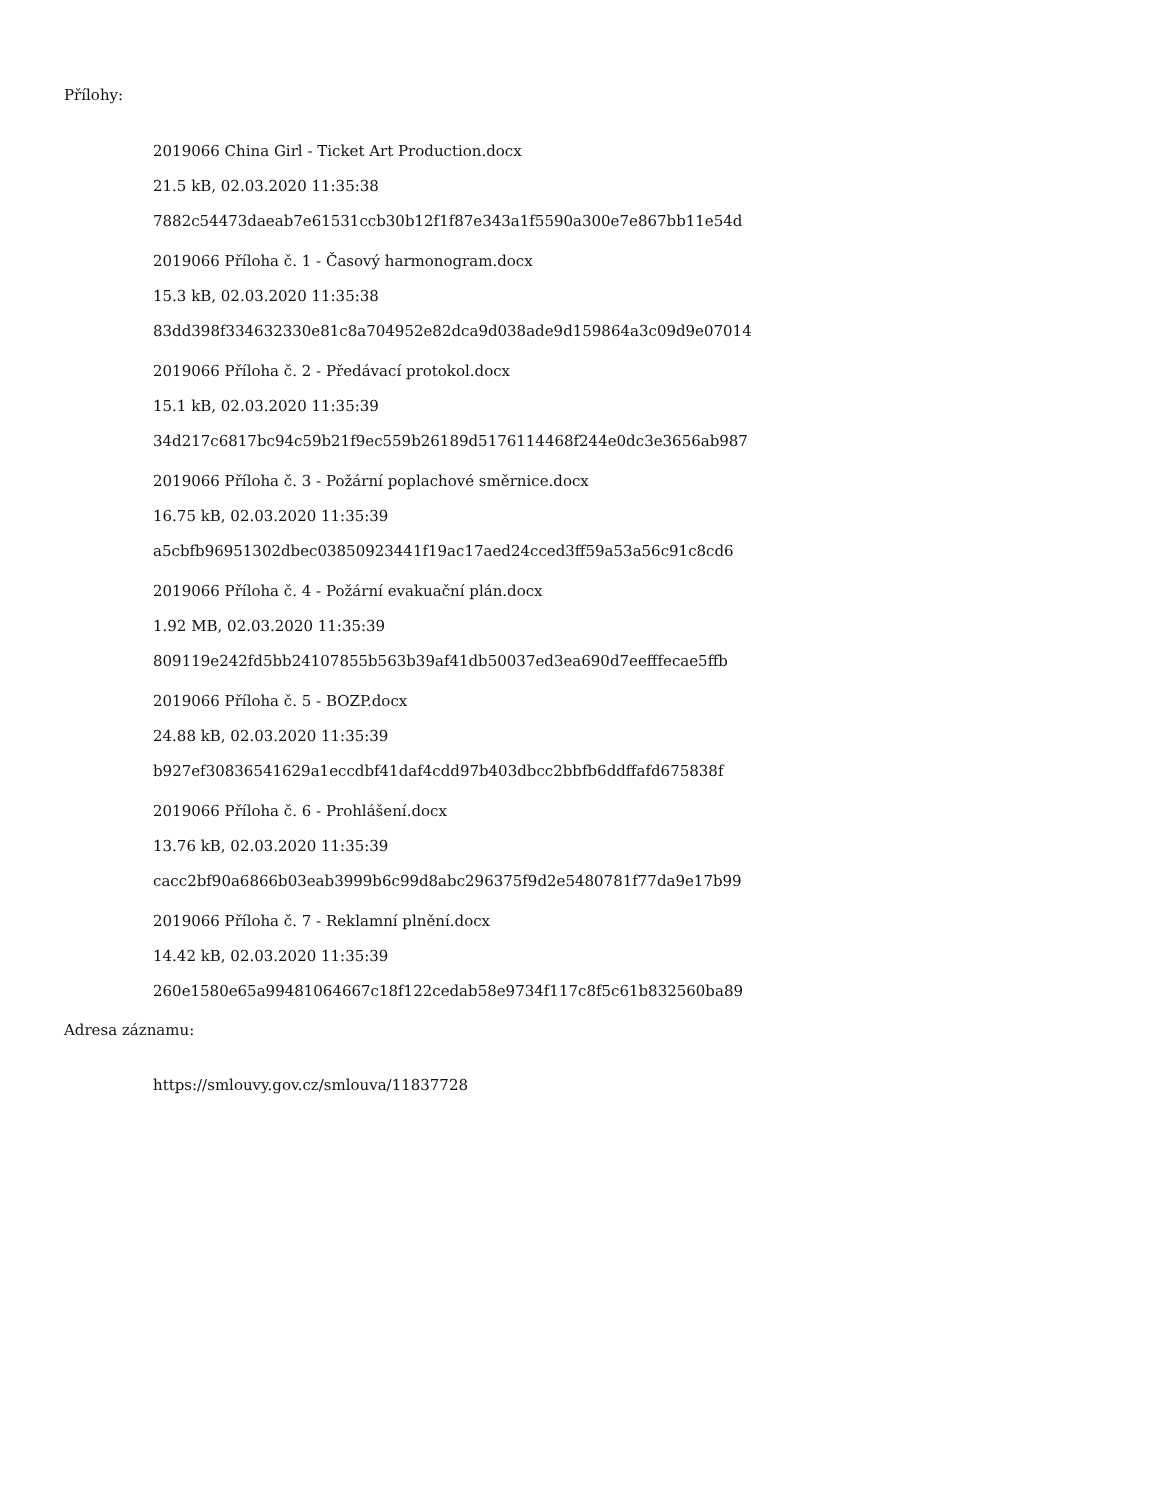Přílohy:
2019066 China Girl - Ticket Art Production.docx
21.5 kB, 02.03.2020 11:35:38
7882c54473daeab7e61531ccb30b12f1f87e343a1f5590a300e7e867bb11e54d
2019066 Příloha č. 1 - Časový harmonogram.docx
15.3 kB, 02.03.2020 11:35:38
83dd398f334632330e81c8a704952e82dca9d038ade9d159864a3c09d9e07014
2019066 Příloha č. 2 - Předávací protokol.docx
15.1 kB, 02.03.2020 11:35:39
34d217c6817bc94c59b21f9ec559b26189d5176114468f244e0dc3e3656ab987
2019066 Příloha č. 3 - Požární poplachové směrnice.docx
16.75 kB, 02.03.2020 11:35:39
a5cbfb96951302dbec03850923441f19ac17aed24cced3ff59a53a56c91c8cd6
2019066 Příloha č. 4 - Požární evakuační plán.docx
1.92 MB, 02.03.2020 11:35:39
809119e242fd5bb24107855b563b39af41db50037ed3ea690d7eefffecae5ffb
2019066 Příloha č. 5 - BOZP.docx
24.88 kB, 02.03.2020 11:35:39
b927ef30836541629a1eccdbf41daf4cdd97b403dbcc2bbfb6ddffafd675838f
2019066 Příloha č. 6 - Prohlášení.docx
13.76 kB, 02.03.2020 11:35:39
cacc2bf90a6866b03eab3999b6c99d8abc296375f9d2e5480781f77da9e17b99
2019066 Příloha č. 7 - Reklamní plnění.docx
14.42 kB, 02.03.2020 11:35:39
260e1580e65a99481064667c18f122cedab58e9734f117c8f5c61b832560ba89
Adresa záznamu:
https://smlouvy.gov.cz/smlouva/11837728